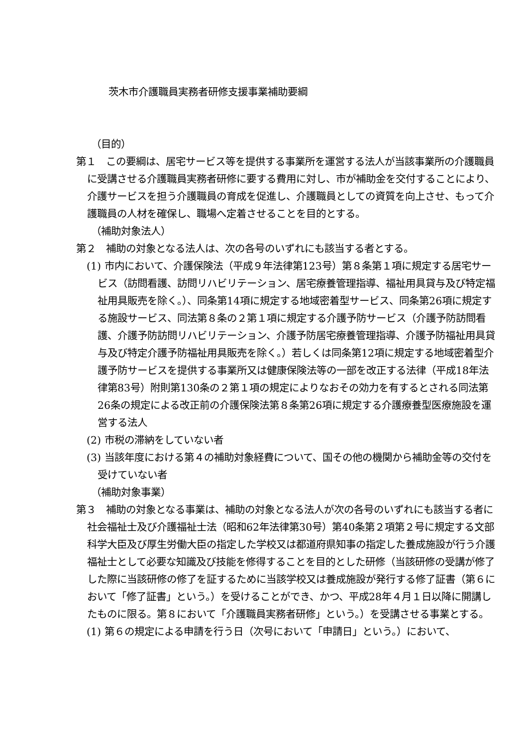茨木市介護職員実務者研修支援事業補助要綱
（目的）
第１　この要綱は、居宅サービス等を提供する事業所を運営する法人が当該事業所の介護職員に受講させる介護職員実務者研修に要する費用に対し、市が補助金を交付することにより、介護サービスを担う介護職員の育成を促進し、介護職員としての資質を向上させ、もって介護職員の人材を確保し、職場へ定着させることを目的とする。
（補助対象法人）
第２　補助の対象となる法人は、次の各号のいずれにも該当する者とする。
(1) 市内において、介護保険法（平成９年法律第123号）第８条第１項に規定する居宅サービス（訪問看護、訪問リハビリテーション、居宅療養管理指導、福祉用具貸与及び特定福祉用具販売を除く。）、同条第14項に規定する地域密着型サービス、同条第26項に規定する施設サービス、同法第８条の２第１項に規定する介護予防サービス（介護予防訪問看護、介護予防訪問リハビリテーション、介護予防居宅療養管理指導、介護予防福祉用具貸与及び特定介護予防福祉用具販売を除く。）若しくは同条第12項に規定する地域密着型介護予防サービスを提供する事業所又は健康保険法等の一部を改正する法律（平成18年法律第83号）附則第130条の２第１項の規定によりなおその効力を有するとされる同法第26条の規定による改正前の介護保険法第８条第26項に規定する介護療養型医療施設を運営する法人
(2) 市税の滞納をしていない者
(3) 当該年度における第４の補助対象経費について、国その他の機関から補助金等の交付を受けていない者
（補助対象事業）
第３　補助の対象となる事業は、補助の対象となる法人が次の各号のいずれにも該当する者に社会福祉士及び介護福祉士法（昭和62年法律第30号）第40条第２項第２号に規定する文部科学大臣及び厚生労働大臣の指定した学校又は都道府県知事の指定した養成施設が行う介護福祉士として必要な知識及び技能を修得することを目的とした研修（当該研修の受講が修了した際に当該研修の修了を証するために当該学校又は養成施設が発行する修了証書（第６において「修了証書」という。）を受けることができ、かつ、平成28年４月１日以降に開講したものに限る。第８において「介護職員実務者研修」という。）を受講させる事業とする。
(1) 第６の規定による申請を行う日（次号において「申請日」という。）において、